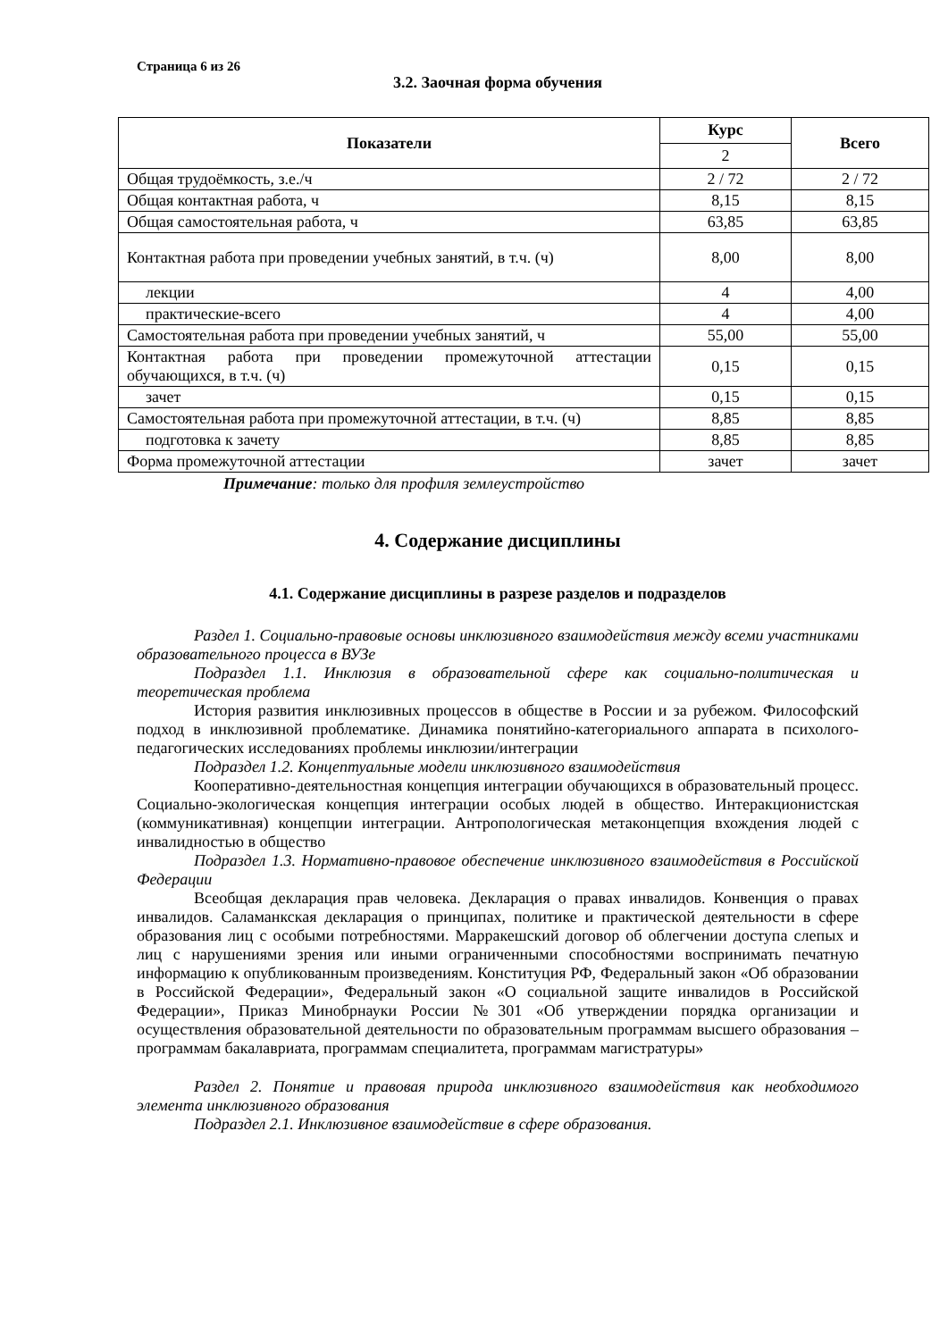Страница 6 из 26
3.2. Заочная форма обучения
| Показатели | Курс | Всего |
| --- | --- | --- |
| | 2 | |
| Общая трудоёмкость, з.е./ч | 2 / 72 | 2 / 72 |
| Общая контактная работа, ч | 8,15 | 8,15 |
| Общая самостоятельная работа, ч | 63,85 | 63,85 |
| Контактная работа при проведении учебных занятий, в т.ч. (ч) | 8,00 | 8,00 |
| лекции | 4 | 4,00 |
| практические-всего | 4 | 4,00 |
| Самостоятельная работа при проведении учебных занятий, ч | 55,00 | 55,00 |
| Контактная работа при проведении промежуточной аттестации обучающихся, в т.ч. (ч) | 0,15 | 0,15 |
| зачет | 0,15 | 0,15 |
| Самостоятельная работа при промежуточной аттестации, в т.ч. (ч) | 8,85 | 8,85 |
| подготовка к зачету | 8,85 | 8,85 |
| Форма промежуточной аттестации | зачет | зачет |
Примечание: только для профиля землеустройство
4. Содержание дисциплины
4.1. Содержание дисциплины в разрезе разделов и подразделов
Раздел 1. Социально-правовые основы инклюзивного взаимодействия между всеми участниками образовательного процесса в ВУЗе
Подраздел 1.1. Инклюзия в образовательной сфере как социально-политическая и теоретическая проблема
История развития инклюзивных процессов в обществе в России и за рубежом. Философский подход в инклюзивной проблематике. Динамика понятийно-категориального аппарата в психолого-педагогических исследованиях проблемы инклюзии/интеграции
Подраздел 1.2. Концептуальные модели инклюзивного взаимодействия
Кооперативно-деятельностная концепция интеграции обучающихся в образовательный процесс. Социально-экологическая концепция интеграции особых людей в общество. Интеракционистская (коммуникативная) концепции интеграции. Антропологическая метаконцепция вхождения людей с инвалидностью в общество
Подраздел 1.3. Нормативно-правовое обеспечение инклюзивного взаимодействия в Российской Федерации
Всеобщая декларация прав человека. Декларация о правах инвалидов. Конвенция о правах инвалидов. Саламанкская декларация о принципах, политике и практической деятельности в сфере образования лиц с особыми потребностями. Марракешский договор об облегчении доступа слепых и лиц с нарушениями зрения или иными ограниченными способностями воспринимать печатную информацию к опубликованным произведениям. Конституция РФ, Федеральный закон «Об образовании в Российской Федерации», Федеральный закон «О социальной защите инвалидов в Российской Федерации», Приказ Минобрнауки России №301 «Об утверждении порядка организации и осуществления образовательной деятельности по образовательным программам высшего образования – программам бакалавриата, программам специалитета, программам магистратуры»
Раздел 2. Понятие и правовая природа инклюзивного взаимодействия как необходимого элемента инклюзивного образования
Подраздел 2.1. Инклюзивное взаимодействие в сфере образования.